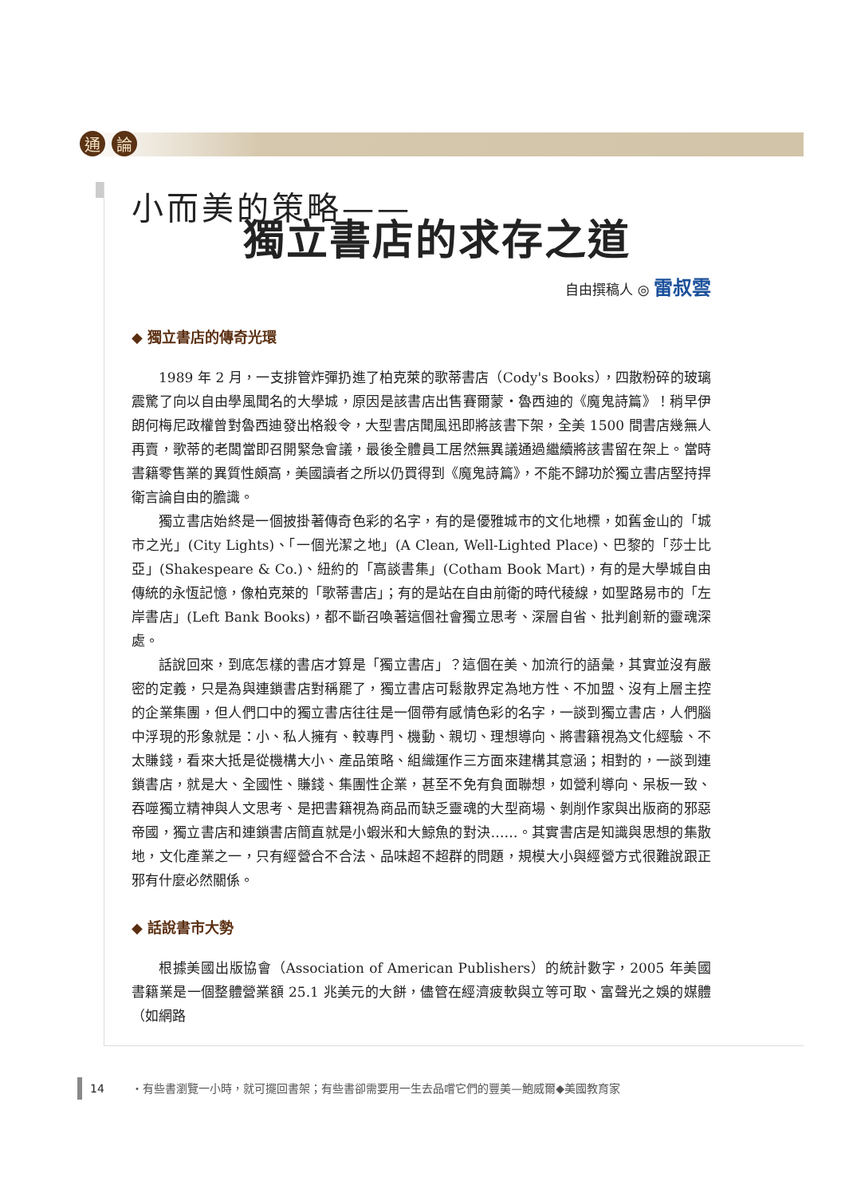通論
小而美的策略——
獨立書店的求存之道
自由撰稿人 ◎ 雷叔雲
◆ 獨立書店的傳奇光環
1989 年 2 月，一支排管炸彈扔進了柏克萊的歌蒂書店（Cody's Books），四散粉碎的玻璃震驚了向以自由學風聞名的大學城，原因是該書店出售賽爾蒙・魯西迪的《魔鬼詩篇》！稍早伊朗何梅尼政權曾對魯西迪發出格殺令，大型書店聞風迅即將該書下架，全美 1500 間書店幾無人再賣，歌蒂的老闆當即召開緊急會議，最後全體員工居然無異議通過繼續將該書留在架上。當時書籍零售業的異質性頗高，美國讀者之所以仍買得到《魔鬼詩篇》，不能不歸功於獨立書店堅持捍衛言論自由的膽識。
獨立書店始終是一個披掛著傳奇色彩的名字，有的是優雅城市的文化地標，如舊金山的「城市之光」(City Lights)、「一個光潔之地」(A Clean, Well-Lighted Place)、巴黎的「莎士比亞」(Shakespeare & Co.)、紐約的「高談書集」(Cotham Book Mart)，有的是大學城自由傳統的永恆記憶，像柏克萊的「歌蒂書店」；有的是站在自由前衛的時代稜線，如聖路易市的「左岸書店」(Left Bank Books)，都不斷召喚著這個社會獨立思考、深層自省、批判創新的靈魂深處。
話說回來，到底怎樣的書店才算是「獨立書店」？這個在美、加流行的語彙，其實並沒有嚴密的定義，只是為與連鎖書店對稱罷了，獨立書店可鬆散界定為地方性、不加盟、沒有上層主控的企業集團，但人們口中的獨立書店往往是一個帶有感情色彩的名字，一談到獨立書店，人們腦中浮現的形象就是：小、私人擁有、較專門、機動、親切、理想導向、將書籍視為文化經驗、不太賺錢，看來大抵是從機構大小、產品策略、組織運作三方面來建構其意涵；相對的，一談到連鎖書店，就是大、全國性、賺錢、集團性企業，甚至不免有負面聯想，如營利導向、呆板一致、吞噬獨立精神與人文思考、是把書籍視為商品而缺乏靈魂的大型商場、剝削作家與出版商的邪惡帝國，獨立書店和連鎖書店簡直就是小蝦米和大鯨魚的對決……。其實書店是知識與思想的集散地，文化產業之一，只有經營合不合法、品味超不超群的問題，規模大小與經營方式很難說跟正邪有什麼必然關係。
◆ 話說書市大勢
根據美國出版協會（Association of American Publishers）的統計數字，2005 年美國書籍業是一個整體營業額 25.1 兆美元的大餅，儘管在經濟疲軟與立等可取、富聲光之娛的媒體（如網路
14 ・有些書瀏覽一小時，就可擺回書架；有些書卻需要用一生去品嚐它們的豐美—鮑威爾◆美國教育家